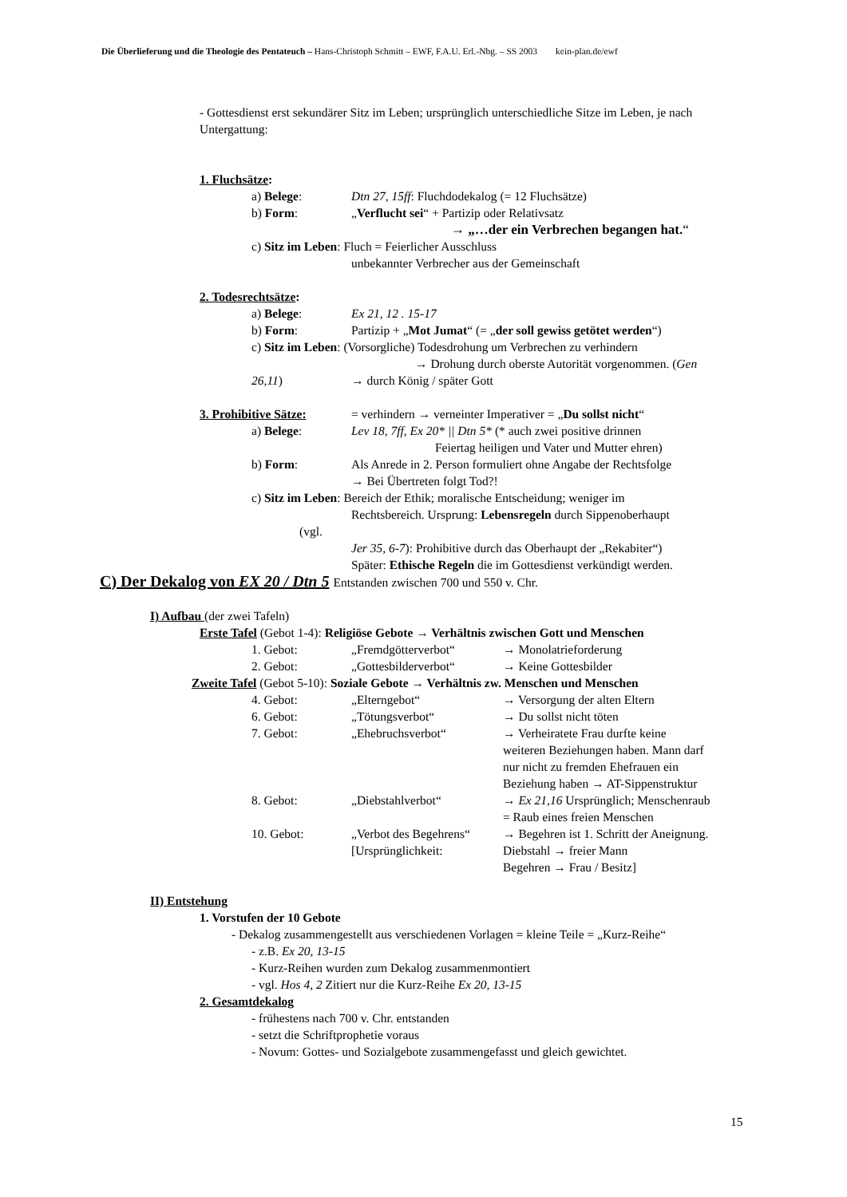Die Überlieferung und die Theologie des Pentateuch – Hans-Christoph Schmitt – EWF, F.A.U. Erl.-Nbg. – SS 2003 kein-plan.de/ewf
- Gottesdienst erst sekundärer Sitz im Leben; ursprünglich unterschiedliche Sitze im Leben, je nach Untergattung:
1. Fluchsätze:
a) Belege: Dtn 27, 15ff: Fluchdodekalog (= 12 Fluchsätze)
b) Form: „Verflucht sei“ + Partizip oder Relativsatz
→ „…der ein Verbrechen begangen hat.“
c) Sitz im Leben: Fluch = Feierlicher Ausschluss
unbekannter Verbrecher aus der Gemeinschaft
2. Todesrechtsätze:
a) Belege: Ex 21, 12 . 15-17
b) Form: Partizip + „Mot Jumat“ (= „der soll gewiss getötet werden“)
c) Sitz im Leben: (Vorsorgliche) Todesdrohung um Verbrechen zu verhindern
→ Drohung durch oberste Autorität vorgenommen. (Gen
26,11) → durch König / später Gott
3. Prohibitive Sätze: = verhindern → verneinter Imperativer = „Du sollst nicht“
a) Belege: Lev 18, 7ff, Ex 20* || Dtn 5* (* auch zwei positive drinnen
Feiertag heiligen und Vater und Mutter ehren)
b) Form: Als Anrede in 2. Person formuliert ohne Angabe der Rechtsfolge
→ Bei Übertreten folgt Tod?!
c) Sitz im Leben: Bereich der Ethik; moralische Entscheidung; weniger im
Rechtsbereich. Ursprung: Lebensregeln durch Sippenoberhaupt
(vgl.
Jer 35, 6-7): Prohibitive durch das Oberhaupt der „Rekabiter“)
Später: Ethische Regeln die im Gottesdienst verkündigt werden.
C) Der Dekalog von EX 20 / Dtn 5 Entstanden zwischen 700 und 550 v. Chr.
I) Aufbau (der zwei Tafeln)
Erste Tafel (Gebot 1-4): Religiöse Gebote → Verhältnis zwischen Gott und Menschen
1. Gebot: „Fremdgötterverbot“→ Monolatrieforderung
2. Gebot: „Gottesbilderverbot“→ Keine Gottesbilder
Zweite Tafel (Gebot 5-10): Soziale Gebote → Verhältnis zw. Menschen und Menschen
4. Gebot: „Elterngebot“→ Versorgung der alten Eltern
6. Gebot: „Tötungsverbot“→ Du sollst nicht töten
7. Gebot: „Ehebruchsverbot“→ Verheiratete Frau durfte keine
weiteren Beziehungen haben. Mann darf
nur nicht zu fremden Ehefrauen ein
Beziehung haben → AT-Sippenstruktur
8. Gebot: „Diebstahlverbot“→ Ex 21,16 Ursprünglich; Menschenraub
= Raub eines freien Menschen
10. Gebot: „Verbot des Begehrens“
[Ursprünglichkeit: → Begehren ist 1. Schritt der Aneignung.
Diebstahl → freier Mann
Begehren → Frau / Besitz]
II) Entstehung
1. Vorstufen der 10 Gebote
- Dekalog zusammengestellt aus verschiedenen Vorlagen = kleine Teile = „Kurz-Reihe“
- z.B. Ex 20, 13-15
- Kurz-Reihen wurden zum Dekalog zusammenmontiert
- vgl. Hos 4, 2 Zitiert nur die Kurz-Reihe Ex 20, 13-15
2. Gesamtdekalog
- frühestens nach 700 v. Chr. entstanden
- setzt die Schriftprophetie voraus
- Novum: Gottes- und Sozialgebote zusammengefasst und gleich gewichtet.
15